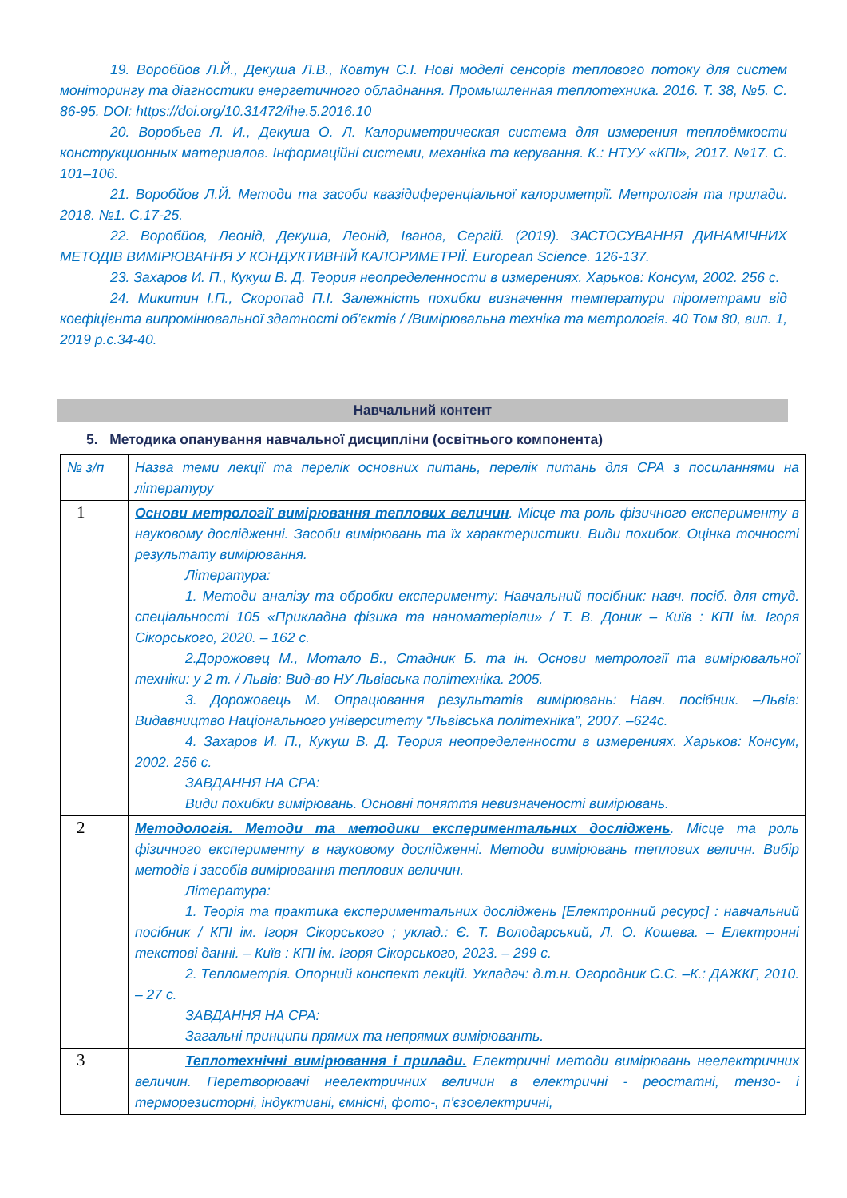19. Воробйов Л.Й., Декуша Л.В., Ковтун С.І. Нові моделі сенсорів теплового потоку для систем моніторингу та діагностики енергетичного обладнання. Промышленная теплотехника. 2016. Т. 38, №5. С. 86-95. DOI: https://doi.org/10.31472/ihe.5.2016.10
20. Воробьев Л. И., Декуша О. Л. Калориметрическая система для измерения теплоёмкости конструкционных материалов. Інформаційні системи, механіка та керування. К.: НТУУ «КПІ», 2017. №17. С. 101–106.
21. Воробйов Л.Й. Методи та засоби квазідиференціальної калориметрії. Метрологія та прилади. 2018. №1. С.17-25.
22. Воробйов, Леонід, Декуша, Леонід, Іванов, Сергій. (2019). ЗАСТОСУВАННЯ ДИНАМІЧНИХ МЕТОДІВ ВИМІРЮВАННЯ У КОНДУКТИВНІЙ КАЛОРИМЕТРІЇ. European Science. 126-137.
23. Захаров И. П., Кукуш В. Д. Теория неопределенности в измерениях. Харьков: Консум, 2002. 256 с.
24. Микитин І.П., Скоропад П.І. Залежність похибки визначення температури пірометрами від коефіцієнта випромінювальної здатності об’єктів / /Вимірювальна техніка та метрологія. 40 Том 80, вип. 1, 2019 р.с.34-40.
Навчальний контент
5. Методика опанування навчальної дисципліни (освітнього компонента)
| № з/п | Назва теми лекції та перелік основних питань, перелік питань для СРА з посиланнями на літературу |
| 1 | Основи метрології вимірювання теплових величин . Місце та роль фізичного експерименту в науковому дослідженні. Засоби вимірювань та їх характеристики. Види похибок. Оцінка точності результату вимірювання. Література: 1. Методи аналізу та обробки експерименту: Навчальний посібник: навч. посіб. для студ. спеціальності 105 «Прикладна фізика та наноматеріали» / Т. В. Доник – Київ : КПІ ім. Ігоря Сікорського, 2020. – 162 с. 2.Дорожовец М., Мотало В., Стадник Б. та ін. Основи метрології та вимірювальної техніки: у 2 т. / Львів: Вид-во НУ Львівська політехніка. 2005. 3. Дорожовець М. Опрацювання результатів вимірювань: Навч. посібник. –Львів: Видавництво Національного університету “Львівська політехніка”, 2007. –624с. 4. Захаров И. П., Кукуш В. Д. Теория неопределенности в измерениях. Харьков: Консум, 2002. 256 с. ЗАВДАННЯ НА СРА: Види похибки вимірювань. Основні поняття невизначеності вимірювань. |
| 2 | Методологія. Методи та методики експериментальних досліджень . Місце та роль фізичного експерименту в науковому дослідженні. Методи вимірювань теплових величн. Вибір методів і засобів вимірювання теплових величин. Література: 1. Теорія та практика експериментальних досліджень [Електронний ресурс] : навчальний посібник / КПІ ім. Ігоря Сікорського ; уклад.: Є. Т. Володарський, Л. О. Кошева. – Електронні текстові данні. – Київ : КПІ ім. Ігоря Сікорського, 2023. – 299 с. 2. Теплометрія. Опорний конспект лекцій. Укладач: д.т.н. Огородник С.С. –К.: ДАЖКГ, 2010. – 27 с. ЗАВДАННЯ НА СРА: Загальні принципи прямих та непрямих вимірюванть. |
| 3 | Теплотехнічні вимірювання і прилади. Електричні методи вимірювань неелектричних величин. Перетворювачі неелектричних величин в електричні - реостатні, тензо- і терморезисторні, індуктивні, ємнісні, фото-, п'єзоелектричні, |